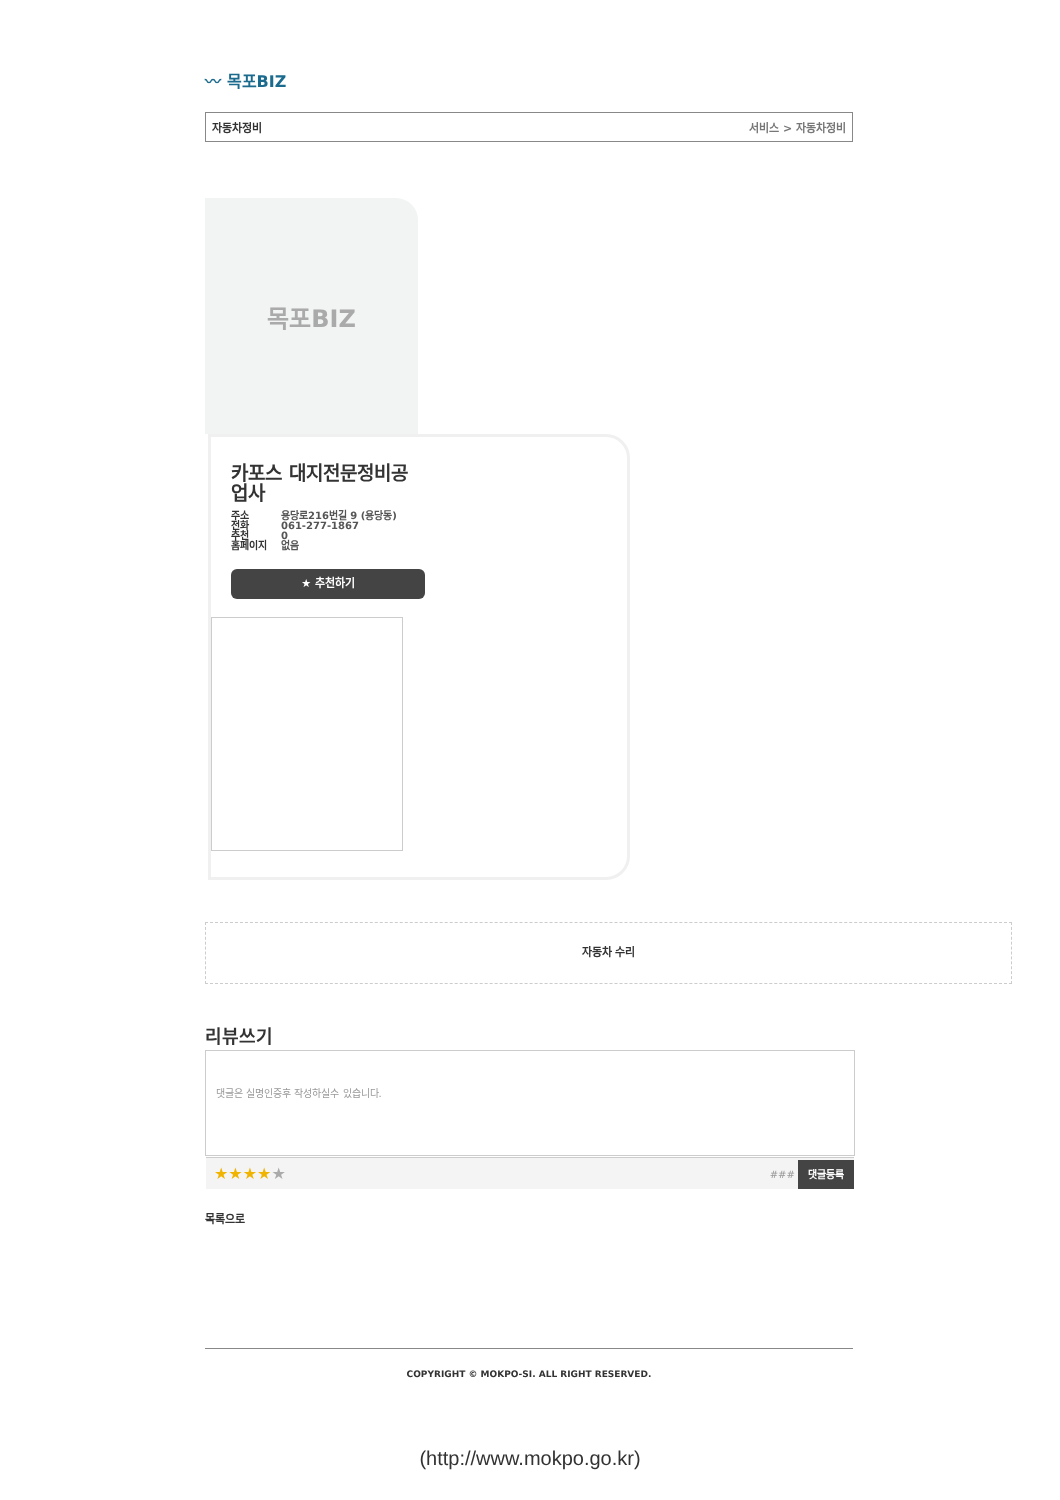〰 목포BIZ
자동차정비 서비스 > 자동차정비
목포BIZ
카포스 대지전문정비공업사
주소
전화
추천
홈페이지
용당로216번길 9 (용당동)
061-277-1867
0
없음
★ 추천하기
자동차 수리
리뷰쓰기
댓글은 실명인증후 작성하실수 있습니다.
★★★★★ ### 댓글등록
목록으로
COPYRIGHT © MOKPO-SI. ALL RIGHT RESERVED.
(http://www.mokpo.go.kr)